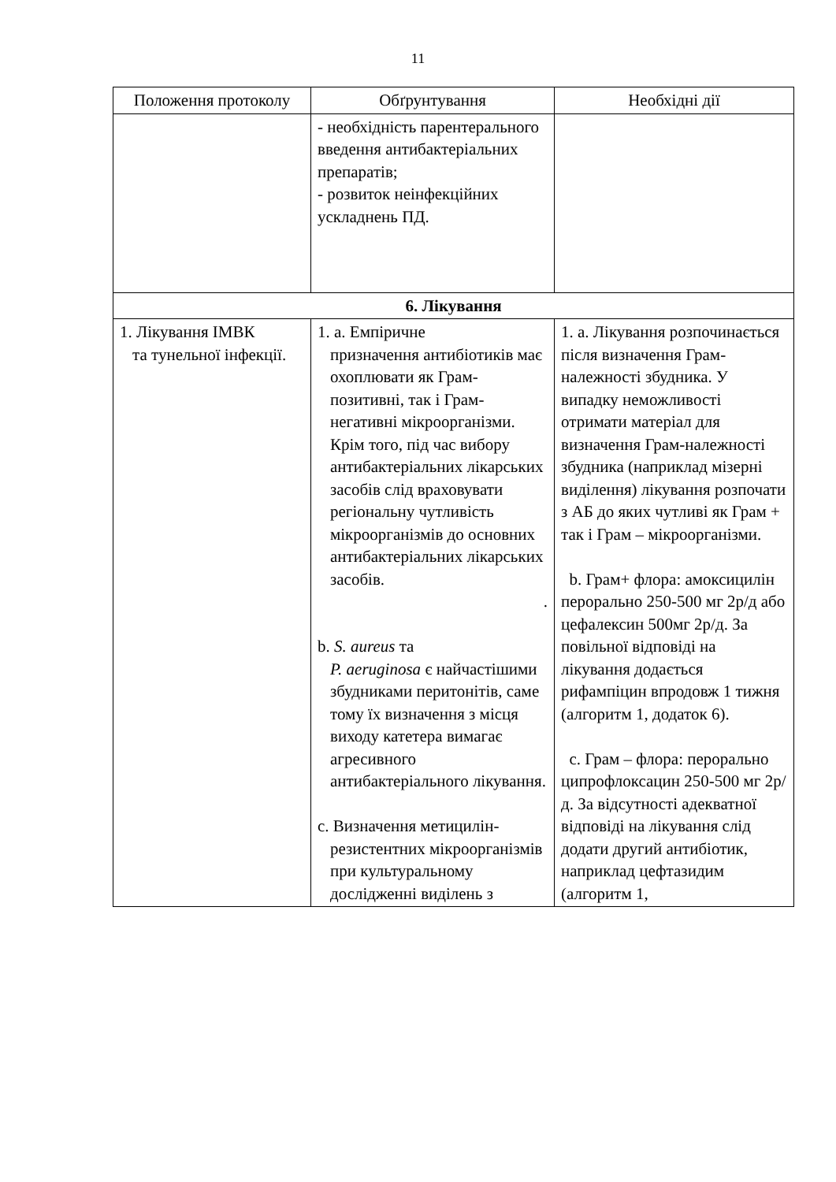11
| Положення протоколу | Обґрунтування | Необхідні дії |
| | - необхідність парентерального введення антибактеріальних препаратів; - розвиток неінфекційних ускладнень ПД. | |
| 6. Лікування | | |
| 1. Лікування ІМВК та тунельної інфекції. | 1. a. Емпіричне призначення антибіотиків має охоплювати як Грам-позитивні, так і Грам-негативні мікроорганізми. Крім того, під час вибору антибактеріальних лікарських засобів слід враховувати регіональну чутливість мікроорганізмів до основних антибактеріальних лікарських засобів. . b. S. aureus та P. aeruginosa є найчастішими збудниками перитонітів, саме тому їх визначення з місця виходу катетера вимагає агресивного антибактеріального лікування. c. Визначення метицилін- резистентних мікроорганізмів при культуральному дослідженні виділень з | 1. a. Лікування розпочинається після визначення Грам-належності збудника. У випадку неможливості отримати матеріал для визначення Грам-належності збудника (наприклад мізерні виділення) лікування розпочати з АБ до яких чутливі як Грам + так і Грам – мікроорганізми. b. Грам+ флора: амоксицилін перорально 250-500 мг 2р/д або цефалексин 500мг 2р/д. За повільної відповіді на лікування додається рифампіцин впродовж 1 тижня (алгоритм 1, додаток 6). c. Грам – флора: перорально ципрофлоксацин 250-500 мг 2р/д. За відсутності адекватної відповіді на лікування слід додати другий антибіотик, наприклад цефтазидим (алгоритм 1, |